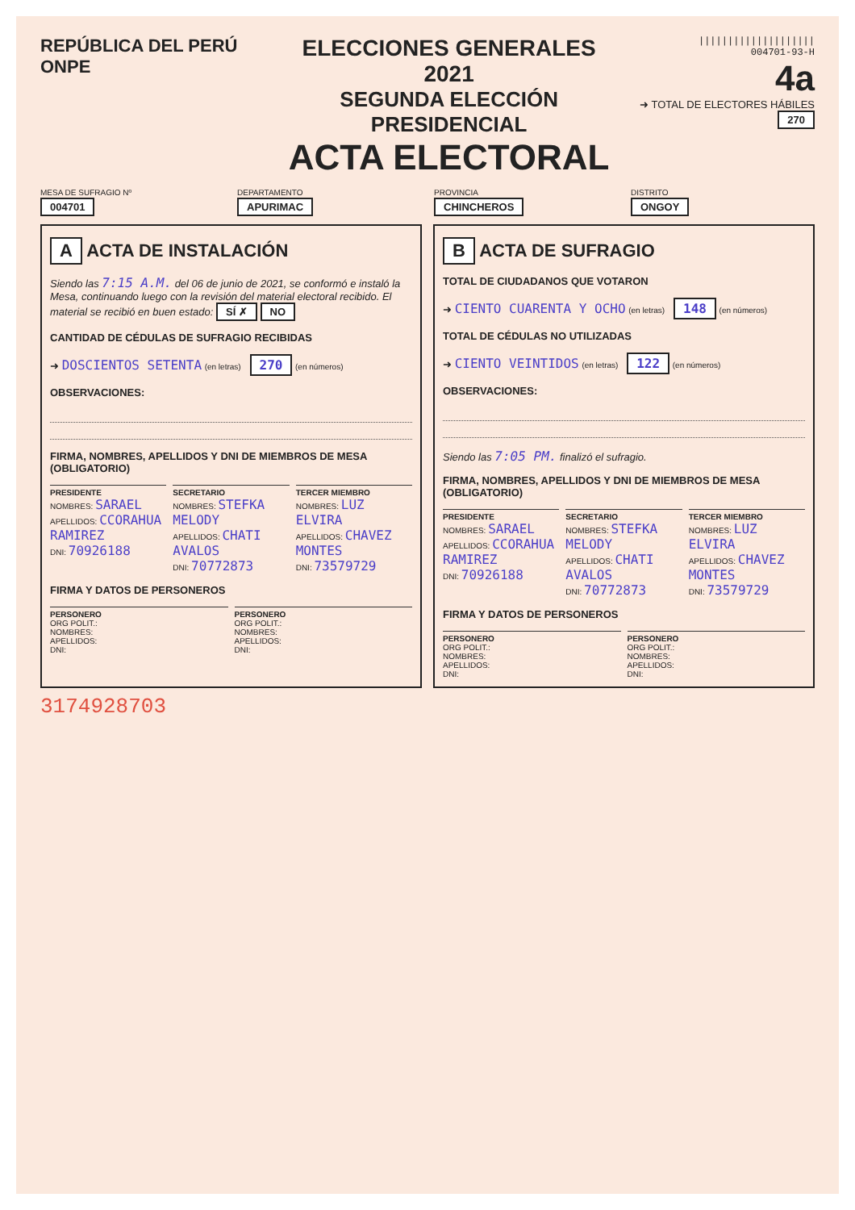REPÚBLICA DEL PERÚ ONPE
ELECCIONES GENERALES 2021
SEGUNDA ELECCIÓN PRESIDENCIAL
ACTA ELECTORAL
||||||||||||||||||||
004701-93-H
4a
➜ TOTAL DE ELECTORES HÁBILES 270
MESA DE SUFRAGIO Nº
004701
DEPARTAMENTO
APURIMAC
PROVINCIA
CHINCHEROS
DISTRITO
ONGOY
A ACTA DE INSTALACIÓN
Siendo las 7:15 A.M. del 06 de junio de 2021, se conformó e instaló la Mesa, continuando luego con la revisión del material electoral recibido. El material se recibió en buen estado: SÍ ✗ NO
CANTIDAD DE CÉDULAS DE SUFRAGIO RECIBIDAS
➜ DOSCIENTOS SETENTA (en letras) 270 (en números)
OBSERVACIONES:
FIRMA, NOMBRES, APELLIDOS Y DNI DE MIEMBROS DE MESA (OBLIGATORIO)
PRESIDENTE
NOMBRES: SARAEL
APELLIDOS: CCORAHUA RAMIREZ
DNI: 70926188
SECRETARIO
NOMBRES: STEFKA MELODY
APELLIDOS: CHATI AVALOS
DNI: 70772873
TERCER MIEMBRO
NOMBRES: LUZ ELVIRA
APELLIDOS: CHAVEZ MONTES
DNI: 73579729
FIRMA Y DATOS DE PERSONEROS
PERSONERO
ORG POLIT.:
NOMBRES:
APELLIDOS:
DNI:
PERSONERO
ORG POLIT.:
NOMBRES:
APELLIDOS:
DNI:
B ACTA DE SUFRAGIO
TOTAL DE CIUDADANOS QUE VOTARON
➜ CIENTO CUARENTA Y OCHO (en letras) 148 (en números)
TOTAL DE CÉDULAS NO UTILIZADAS
➜ CIENTO VEINTIDOS (en letras) 122 (en números)
OBSERVACIONES:
Siendo las 7:05 PM. finalizó el sufragio.
FIRMA, NOMBRES, APELLIDOS Y DNI DE MIEMBROS DE MESA (OBLIGATORIO)
PRESIDENTE
NOMBRES: SARAEL
APELLIDOS: CCORAHUA RAMIREZ
DNI: 70926188
SECRETARIO
NOMBRES: STEFKA MELODY
APELLIDOS: CHATI AVALOS
DNI: 70772873
TERCER MIEMBRO
NOMBRES: LUZ ELVIRA
APELLIDOS: CHAVEZ MONTES
DNI: 73579729
FIRMA Y DATOS DE PERSONEROS
PERSONERO
ORG POLIT.:
NOMBRES:
APELLIDOS:
DNI:
PERSONERO
ORG POLIT.:
NOMBRES:
APELLIDOS:
DNI:
3174928703